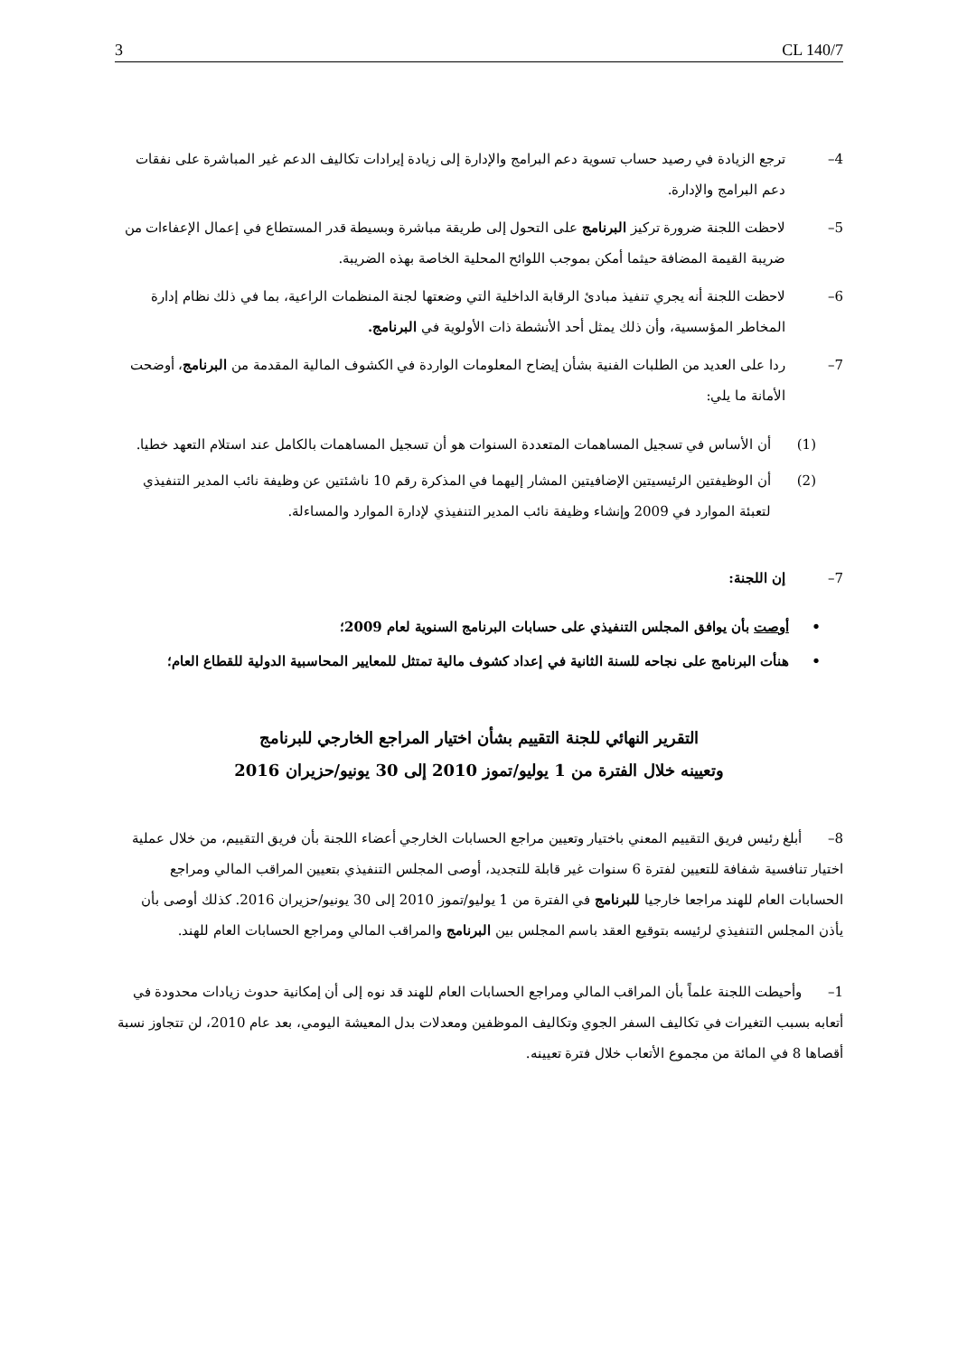3 CL 140/7
4– ترجع الزيادة في رصيد حساب تسوية دعم البرامج والإدارة إلى زيادة إيرادات تكاليف الدعم غير المباشرة على نفقات دعم البرامج والإدارة.
5– لاحظت اللجنة ضرورة تركيز البرنامج على التحول إلى طريقة مباشرة وبسيطة قدر المستطاع في إعمال الإعفاءات من ضريبة القيمة المضافة حيثما أمكن بموجب اللوائح المحلية الخاصة بهذه الضريبة.
6– لاحظت اللجنة أنه يجري تنفيذ مبادئ الرقابة الداخلية التي وضعتها لجنة المنظمات الراعية، بما في ذلك نظام إدارة المخاطر المؤسسية، وأن ذلك يمثل أحد الأنشطة ذات الأولوية في البرنامج.
7– ردا على العديد من الطلبات الفنية بشأن إيضاح المعلومات الواردة في الكشوف المالية المقدمة من البرنامج، أوضحت الأمانة ما يلي:
(1) أن الأساس في تسجيل المساهمات المتعددة السنوات هو أن تسجيل المساهمات بالكامل عند استلام التعهد خطيا.
(2) أن الوظيفتين الرئيسيتين الإضافيتين المشار إليهما في المذكرة رقم 10 ناشئتين عن وظيفة نائب المدير التنفيذي لتعبئة الموارد في 2009 وإنشاء وظيفة نائب المدير التنفيذي لإدارة الموارد والمساءلة.
7– إن اللجنة:
• أوصت بأن يوافق المجلس التنفيذي على حسابات البرنامج السنوية لعام 2009؛
• هنأت البرنامج على نجاحه للسنة الثانية في إعداد كشوف مالية تمتثل للمعايير المحاسبية الدولية للقطاع العام؛
التقرير النهائي للجنة التقييم بشأن اختيار المراجع الخارجي للبرنامج
وتعيينه خلال الفترة من 1 يوليو/تموز 2010 إلى 30 يونيو/حزيران 2016
8– أبلغ رئيس فريق التقييم المعني باختيار وتعيين مراجع الحسابات الخارجي أعضاء اللجنة بأن فريق التقييم، من خلال عملية اختيار تنافسية شفافة للتعيين لفترة 6 سنوات غير قابلة للتجديد، أوصى المجلس التنفيذي بتعيين المراقب المالي ومراجع الحسابات العام للهند مراجعا خارجيا للبرنامج في الفترة من 1 يوليو/تموز 2010 إلى 30 يونيو/حزيران 2016. كذلك أوصى بأن يأذن المجلس التنفيذي لرئيسه بتوقيع العقد باسم المجلس بين البرنامج والمراقب المالي ومراجع الحسابات العام للهند.
1– وأحيطت اللجنة علماً بأن المراقب المالي ومراجع الحسابات العام للهند قد نوه إلى أن إمكانية حدوث زيادات محدودة في أتعابه بسبب التغيرات في تكاليف السفر الجوي وتكاليف الموظفين ومعدلات بدل المعيشة اليومي، بعد عام 2010، لن تتجاوز نسبة أقصاها 8 في المائة من مجموع الأتعاب خلال فترة تعيينه.